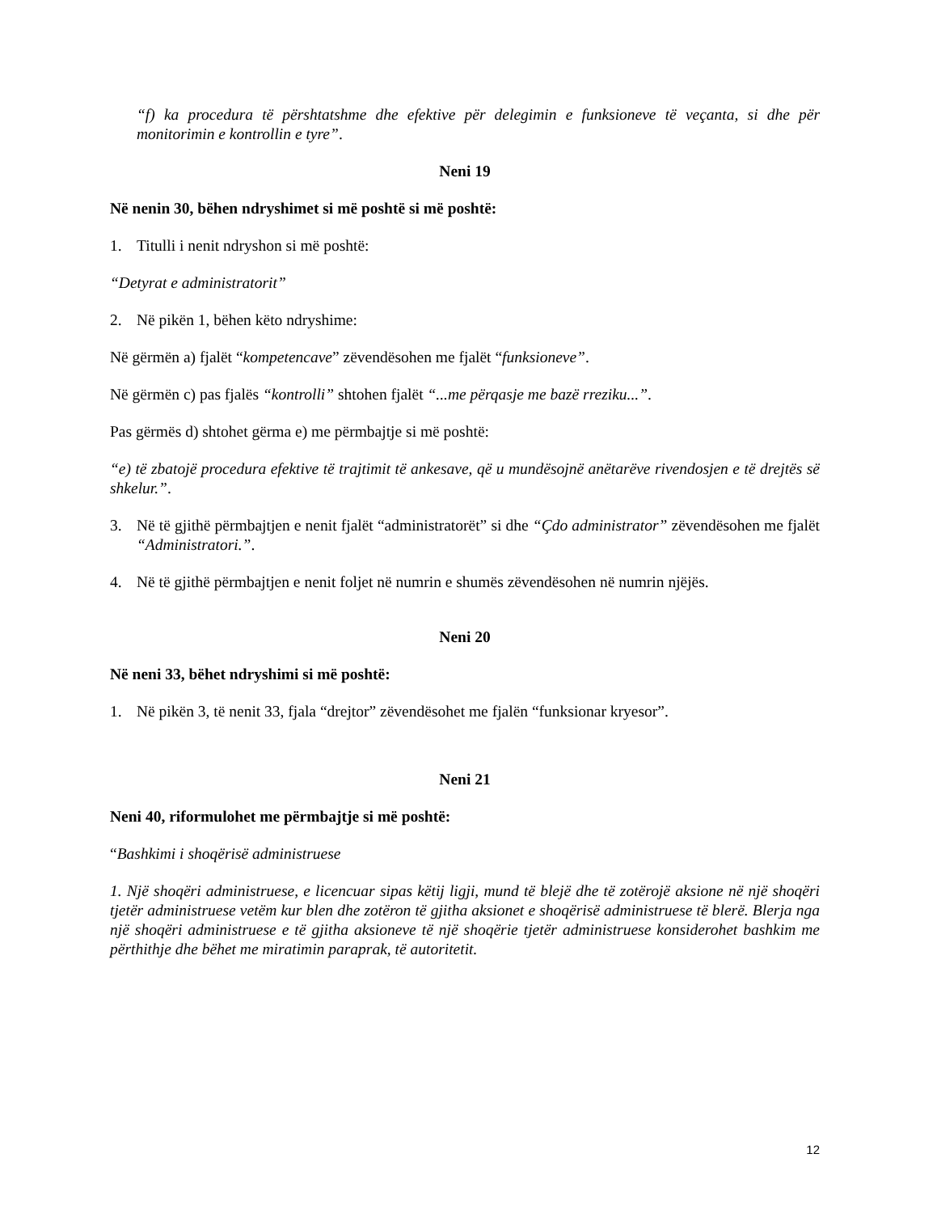“f) ka procedura të përshtatshme dhe efektive për delegimin e funksioneve të veçanta, si dhe për monitorimin e kontrollin e tyre”.
Neni 19
Në nenin 30, bëhen ndryshimet si më poshtë si më poshtë:
1. Titulli i nenit ndryshon si më poshtë:
“Detyrat e administratorit”
2. Në pikën 1, bëhen këto ndryshime:
Në gërmën a) fjalët “kompetencave” zëvendësohen me fjalët “funksioneve”.
Në gërmën c) pas fjalës “kontrolli” shtohen fjalët “...me përqasje me bazë rreziku...”.
Pas gërmës d) shtohet gërma e) me përmbajtje si më poshtë:
“e) të zbatojë procedura efektive të trajtimit të ankesave, që u mundësojnë anëtarëve rivendosjen e të drejtës së shkelur.”.
3. Në të gjithë përmbajtjen e nenit fjalët “administratorët” si dhe “Çdo administrator” zëvendësohen me fjalët “Administratori.”.
4. Në të gjithë përmbajtjen e nenit foljet në numrin e shumës zëvendësohen në numrin njëjës.
Neni 20
Në neni 33, bëhet ndryshimi si më poshtë:
1. Në pikën 3, të nenit 33, fjala “drejtor” zëvendësohet me fjalën “funksionar kryesor”.
Neni 21
Neni 40, riformulohet me përmbajtje si më poshtë:
“Bashkimi i shoqërisë administruese
1. Një shoqëri administruese, e licencuar sipas këtij ligji, mund të blejë dhe të zotërojë aksione në një shoqëri tjetër administruese vetëm kur blen dhe zotëron të gjitha aksionet e shoqërisë administruese të blerë. Blerja nga një shoqëri administruese e të gjitha aksioneve të një shoqërie tjetër administruese konsiderohet bashkim me përthithje dhe bëhet me miratimin paraprak, të autoritetit.
12